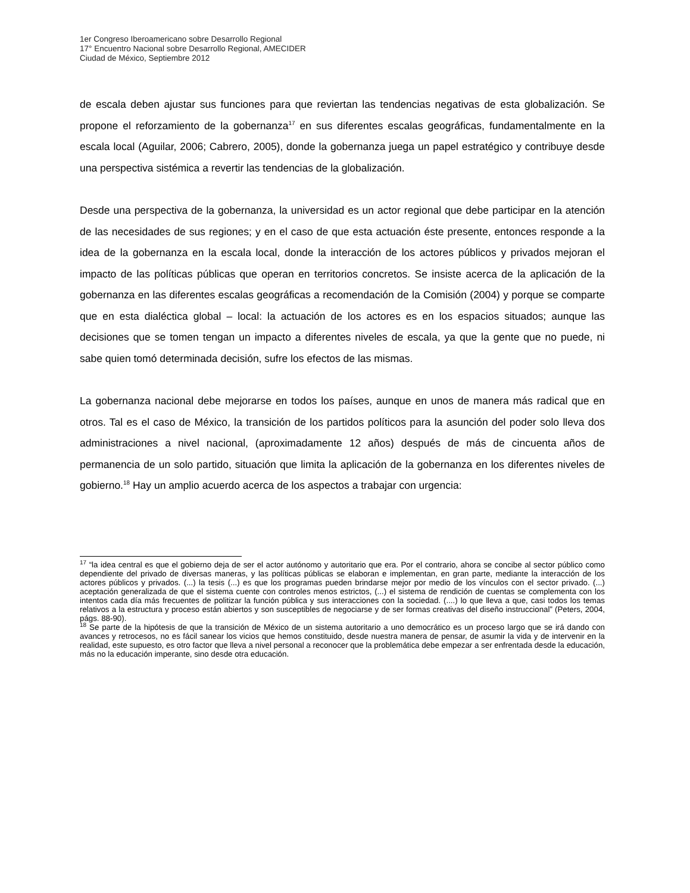1er Congreso Iberoamericano sobre Desarrollo Regional
17° Encuentro Nacional sobre Desarrollo Regional, AMECIDER
Ciudad de México, Septiembre 2012
de escala deben ajustar sus funciones para que reviertan las tendencias negativas de esta globalización. Se propone el reforzamiento de la gobernanza<sup>17</sup> en sus diferentes escalas geográficas, fundamentalmente en la escala local (Aguilar, 2006; Cabrero, 2005), donde la gobernanza juega un papel estratégico y contribuye desde una perspectiva sistémica a revertir las tendencias de la globalización.
Desde una perspectiva de la gobernanza, la universidad es un actor regional que debe participar en la atención de las necesidades de sus regiones; y en el caso de que esta actuación éste presente, entonces responde a la idea de la gobernanza en la escala local, donde la interacción de los actores públicos y privados mejoran el impacto de las políticas públicas que operan en territorios concretos. Se insiste acerca de la aplicación de la gobernanza en las diferentes escalas geográficas a recomendación de la Comisión (2004) y porque se comparte que en esta dialéctica global – local: la actuación de los actores es en los espacios situados; aunque las decisiones que se tomen tengan un impacto a diferentes niveles de escala, ya que la gente que no puede, ni sabe quien tomó determinada decisión, sufre los efectos de las mismas.
La gobernanza nacional debe mejorarse en todos los países, aunque en unos de manera más radical que en otros. Tal es el caso de México, la transición de los partidos políticos para la asunción del poder solo lleva dos administraciones a nivel nacional, (aproximadamente 12 años) después de más de cincuenta años de permanencia de un solo partido, situación que limita la aplicación de la gobernanza en los diferentes niveles de gobierno.<sup>18</sup> Hay un amplio acuerdo acerca de los aspectos a trabajar con urgencia:
<sup>17</sup> “la idea central es que el gobierno deja de ser el actor autónomo y autoritario que era. Por el contrario, ahora se concibe al sector público como dependiente del privado de diversas maneras, y las políticas públicas se elaboran e implementan, en gran parte, mediante la interacción de los actores públicos y privados. (...) la tesis (...) es que los programas pueden brindarse mejor por medio de los vínculos con el sector privado. (...) aceptación generalizada de que el sistema cuente con controles menos estrictos, (...) el sistema de rendición de cuentas se complementa con los intentos cada día más frecuentes de politizar la función pública y sus interacciones con la sociedad. (....) lo que lleva a que, casi todos los temas relativos a la estructura y proceso están abiertos y son susceptibles de negociarse y de ser formas creativas del diseño instruccional” (Peters, 2004, págs. 88-90).
<sup>18</sup> Se parte de la hipótesis de que la transición de México de un sistema autoritario a uno democrático es un proceso largo que se irá dando con avances y retrocesos, no es fácil sanear los vicios que hemos constituido, desde nuestra manera de pensar, de asumir la vida y de intervenir en la realidad, este supuesto, es otro factor que lleva a nivel personal a reconocer que la problemática debe empezar a ser enfrentada desde la educación, más no la educación imperante, sino desde otra educación.